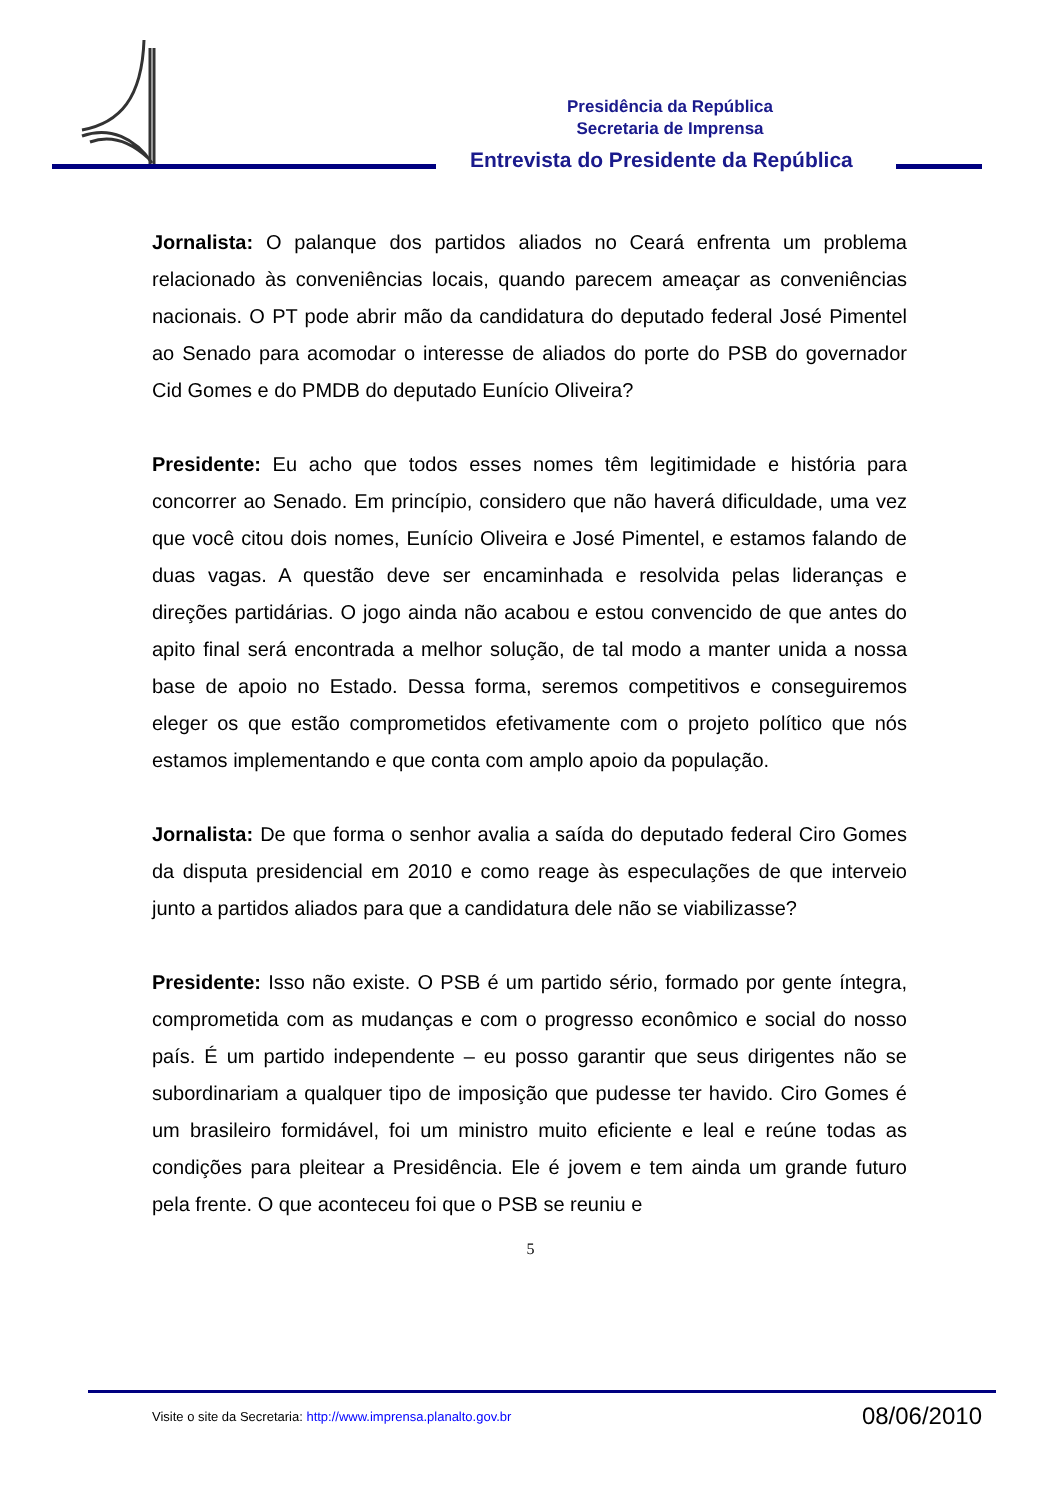Presidência da República
Secretaria de Imprensa
Entrevista do Presidente da República
Jornalista: O palanque dos partidos aliados no Ceará enfrenta um problema relacionado às conveniências locais, quando parecem ameaçar as conveniências nacionais. O PT pode abrir mão da candidatura do deputado federal José Pimentel ao Senado para acomodar o interesse de aliados do porte do PSB do governador Cid Gomes e do PMDB do deputado Eunício Oliveira?
Presidente: Eu acho que todos esses nomes têm legitimidade e história para concorrer ao Senado. Em princípio, considero que não haverá dificuldade, uma vez que você citou dois nomes, Eunício Oliveira e José Pimentel, e estamos falando de duas vagas. A questão deve ser encaminhada e resolvida pelas lideranças e direções partidárias. O jogo ainda não acabou e estou convencido de que antes do apito final será encontrada a melhor solução, de tal modo a manter unida a nossa base de apoio no Estado. Dessa forma, seremos competitivos e conseguiremos eleger os que estão comprometidos efetivamente com o projeto político que nós estamos implementando e que conta com amplo apoio da população.
Jornalista: De que forma o senhor avalia a saída do deputado federal Ciro Gomes da disputa presidencial em 2010 e como reage às especulações de que interveio junto a partidos aliados para que a candidatura dele não se viabilizasse?
Presidente: Isso não existe. O PSB é um partido sério, formado por gente íntegra, comprometida com as mudanças e com o progresso econômico e social do nosso país. É um partido independente – eu posso garantir que seus dirigentes não se subordinariam a qualquer tipo de imposição que pudesse ter havido. Ciro Gomes é um brasileiro formidável, foi um ministro muito eficiente e leal e reúne todas as condições para pleitear a Presidência. Ele é jovem e tem ainda um grande futuro pela frente. O que aconteceu foi que o PSB se reuniu e
5
Visite o site da Secretaria: http://www.imprensa.planalto.gov.br 08/06/2010